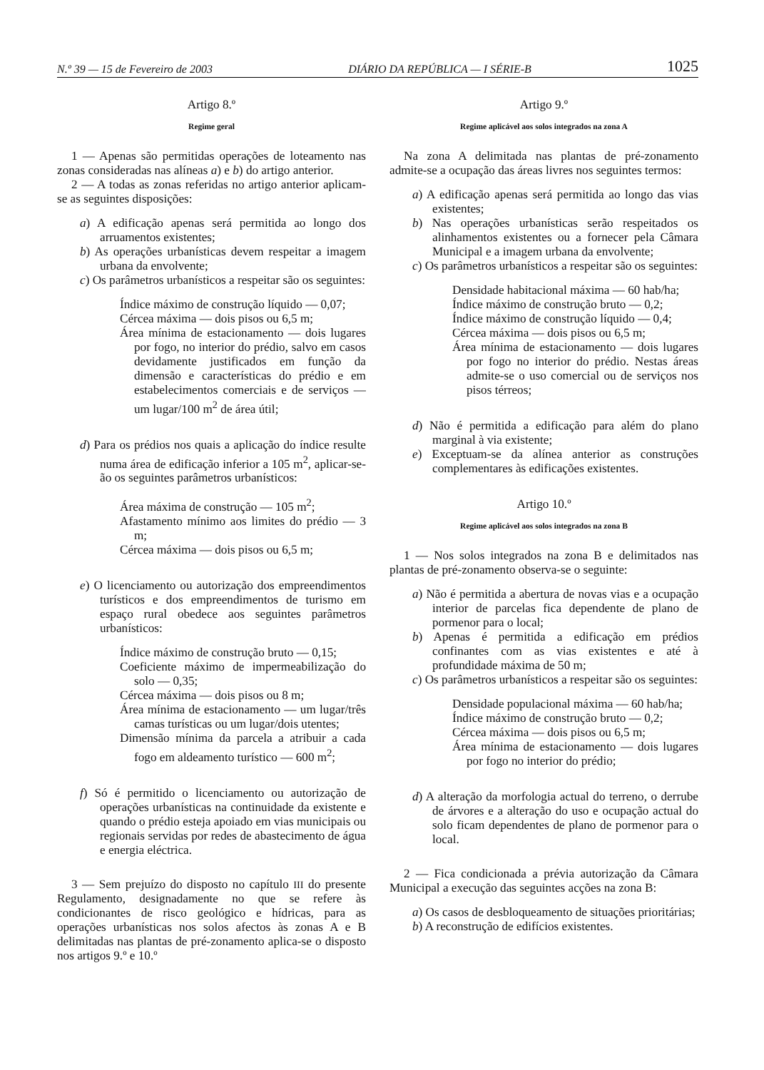N.º 39 — 15 de Fevereiro de 2003 DIÁRIO DA REPÚBLICA — I SÉRIE-B 1025
Artigo 8.º
Regime geral
1 — Apenas são permitidas operações de loteamento nas zonas consideradas nas alíneas a) e b) do artigo anterior.
2 — A todas as zonas referidas no artigo anterior aplicam-se as seguintes disposições:
a) A edificação apenas será permitida ao longo dos arruamentos existentes;
b) As operações urbanísticas devem respeitar a imagem urbana da envolvente;
c) Os parâmetros urbanísticos a respeitar são os seguintes:
Índice máximo de construção líquido — 0,07;
Cércea máxima — dois pisos ou 6,5 m;
Área mínima de estacionamento — dois lugares por fogo, no interior do prédio, salvo em casos devidamente justificados em função da dimensão e características do prédio e em estabelecimentos comerciais e de serviços — um lugar/100 m<sup>2</sup> de área útil;
d) Para os prédios nos quais a aplicação do índice resulte numa área de edificação inferior a 105 m<sup>2</sup>, aplicar-se-ão os seguintes parâmetros urbanísticos:
Área máxima de construção — 105 m<sup>2</sup>;
Afastamento mínimo aos limites do prédio — 3 m;
Cércea máxima — dois pisos ou 6,5 m;
e) O licenciamento ou autorização dos empreendimentos turísticos e dos empreendimentos de turismo em espaço rural obedece aos seguintes parâmetros urbanísticos:
Índice máximo de construção bruto — 0,15;
Coeficiente máximo de impermeabilização do solo — 0,35;
Cércea máxima — dois pisos ou 8 m;
Área mínima de estacionamento — um lugar/três camas turísticas ou um lugar/dois utentes;
Dimensão mínima da parcela a atribuir a cada fogo em aldeamento turístico — 600 m<sup>2</sup>;
f) Só é permitido o licenciamento ou autorização de operações urbanísticas na continuidade da existente e quando o prédio esteja apoiado em vias municipais ou regionais servidas por redes de abastecimento de água e energia eléctrica.
3 — Sem prejuízo do disposto no capítulo III do presente Regulamento, designadamente no que se refere às condicionantes de risco geológico e hídricas, para as operações urbanísticas nos solos afectos às zonas A e B delimitadas nas plantas de pré-zonamento aplica-se o disposto nos artigos 9.º e 10.º
Artigo 9.º
Regime aplicável aos solos integrados na zona A
Na zona A delimitada nas plantas de pré-zonamento admite-se a ocupação das áreas livres nos seguintes termos:
a) A edificação apenas será permitida ao longo das vias existentes;
b) Nas operações urbanísticas serão respeitados os alinhamentos existentes ou a fornecer pela Câmara Municipal e a imagem urbana da envolvente;
c) Os parâmetros urbanísticos a respeitar são os seguintes:
Densidade habitacional máxima — 60 hab/ha;
Índice máximo de construção bruto — 0,2;
Índice máximo de construção líquido — 0,4;
Cércea máxima — dois pisos ou 6,5 m;
Área mínima de estacionamento — dois lugares por fogo no interior do prédio. Nestas áreas admite-se o uso comercial ou de serviços nos pisos térreos;
d) Não é permitida a edificação para além do plano marginal à via existente;
e) Exceptuam-se da alínea anterior as construções complementares às edificações existentes.
Artigo 10.º
Regime aplicável aos solos integrados na zona B
1 — Nos solos integrados na zona B e delimitados nas plantas de pré-zonamento observa-se o seguinte:
a) Não é permitida a abertura de novas vias e a ocupação interior de parcelas fica dependente de plano de pormenor para o local;
b) Apenas é permitida a edificação em prédios confinantes com as vias existentes e até à profundidade máxima de 50 m;
c) Os parâmetros urbanísticos a respeitar são os seguintes:
Densidade populacional máxima — 60 hab/ha;
Índice máximo de construção bruto — 0,2;
Cércea máxima — dois pisos ou 6,5 m;
Área mínima de estacionamento — dois lugares por fogo no interior do prédio;
d) A alteração da morfologia actual do terreno, o derrube de árvores e a alteração do uso e ocupação actual do solo ficam dependentes de plano de pormenor para o local.
2 — Fica condicionada a prévia autorização da Câmara Municipal a execução das seguintes acções na zona B:
a) Os casos de desbloqueamento de situações prioritárias;
b) A reconstrução de edifícios existentes.